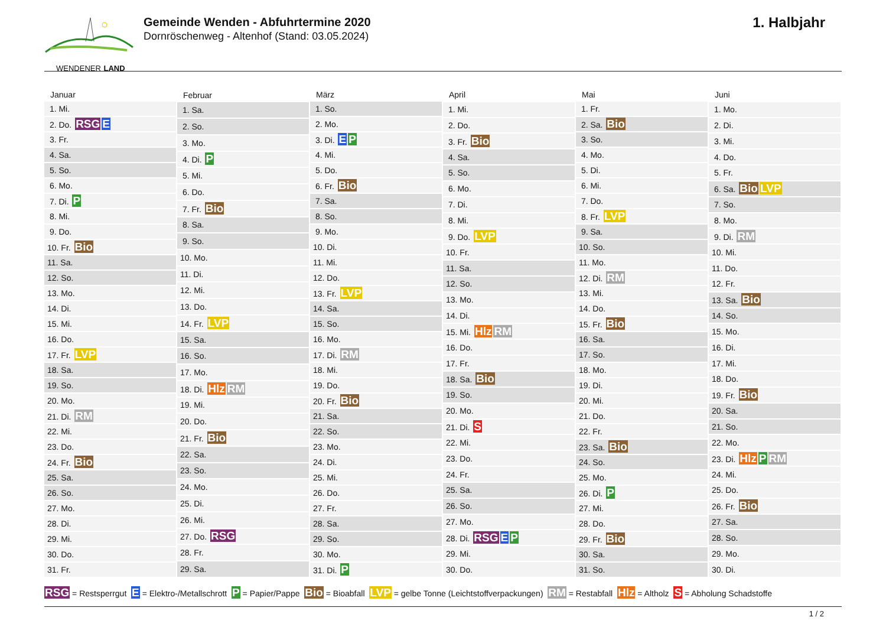WENDENER LAND
Gemeinde Wenden - Abfuhrtermine 2020
Dornröschenweg - Altenhof (Stand: 03.05.2024)
1. Halbjahr
| Januar |
| --- |
| 1. Mi. |
| 2. Do. RSG E |
| 3. Fr. |
| 4. Sa. |
| 5. So. |
| 6. Mo. |
| 7. Di. P |
| 8. Mi. |
| 9. Do. |
| 10. Fr. Bio |
| 11. Sa. |
| 12. So. |
| 13. Mo. |
| 14. Di. |
| 15. Mi. |
| 16. Do. |
| 17. Fr. LVP |
| 18. Sa. |
| 19. So. |
| 20. Mo. |
| 21. Di. RM |
| 22. Mi. |
| 23. Do. |
| 24. Fr. Bio |
| 25. Sa. |
| 26. So. |
| 27. Mo. |
| 28. Di. |
| 29. Mi. |
| 30. Do. |
| 31. Fr. |
| Februar |
| --- |
| 1. Sa. |
| 2. So. |
| 3. Mo. |
| 4. Di. P |
| 5. Mi. |
| 6. Do. |
| 7. Fr. Bio |
| 8. Sa. |
| 9. So. |
| 10. Mo. |
| 11. Di. |
| 12. Mi. |
| 13. Do. |
| 14. Fr. LVP |
| 15. Sa. |
| 16. So. |
| 17. Mo. |
| 18. Di. Hlz RM |
| 19. Mi. |
| 20. Do. |
| 21. Fr. Bio |
| 22. Sa. |
| 23. So. |
| 24. Mo. |
| 25. Di. |
| 26. Mi. |
| 27. Do. RSG |
| 28. Fr. |
| 29. Sa. |
| März |
| --- |
| 1. So. |
| 2. Mo. |
| 3. Di. E P |
| 4. Mi. |
| 5. Do. |
| 6. Fr. Bio |
| 7. Sa. |
| 8. So. |
| 9. Mo. |
| 10. Di. |
| 11. Mi. |
| 12. Do. |
| 13. Fr. LVP |
| 14. Sa. |
| 15. So. |
| 16. Mo. |
| 17. Di. RM |
| 18. Mi. |
| 19. Do. |
| 20. Fr. Bio |
| 21. Sa. |
| 22. So. |
| 23. Mo. |
| 24. Di. |
| 25. Mi. |
| 26. Do. |
| 27. Fr. |
| 28. Sa. |
| 29. So. |
| 30. Mo. |
| 31. Di. P |
| April |
| --- |
| 1. Mi. |
| 2. Do. |
| 3. Fr. Bio |
| 4. Sa. |
| 5. So. |
| 6. Mo. |
| 7. Di. |
| 8. Mi. |
| 9. Do. LVP |
| 10. Fr. |
| 11. Sa. |
| 12. So. |
| 13. Mo. |
| 14. Di. |
| 15. Mi. Hlz RM |
| 16. Do. |
| 17. Fr. |
| 18. Sa. Bio |
| 19. So. |
| 20. Mo. |
| 21. Di. S |
| 22. Mi. |
| 23. Do. |
| 24. Fr. |
| 25. Sa. |
| 26. So. |
| 27. Mo. |
| 28. Di. RSG E P |
| 29. Mi. |
| 30. Do. |
| Mai |
| --- |
| 1. Fr. |
| 2. Sa. Bio |
| 3. So. |
| 4. Mo. |
| 5. Di. |
| 6. Mi. |
| 7. Do. |
| 8. Fr. LVP |
| 9. Sa. |
| 10. So. |
| 11. Mo. |
| 12. Di. RM |
| 13. Mi. |
| 14. Do. |
| 15. Fr. Bio |
| 16. Sa. |
| 17. So. |
| 18. Mo. |
| 19. Di. |
| 20. Mi. |
| 21. Do. |
| 22. Fr. |
| 23. Sa. Bio |
| 24. So. |
| 25. Mo. |
| 26. Di. P |
| 27. Mi. |
| 28. Do. |
| 29. Fr. Bio |
| 30. Sa. |
| 31. So. |
| Juni |
| --- |
| 1. Mo. |
| 2. Di. |
| 3. Mi. |
| 4. Do. |
| 5. Fr. |
| 6. Sa. Bio LVP |
| 7. So. |
| 8. Mo. |
| 9. Di. RM |
| 10. Mi. |
| 11. Do. |
| 12. Fr. |
| 13. Sa. Bio |
| 14. So. |
| 15. Mo. |
| 16. Di. |
| 17. Mi. |
| 18. Do. |
| 19. Fr. Bio |
| 20. Sa. |
| 21. So. |
| 22. Mo. |
| 23. Di. Hlz P RM |
| 24. Mi. |
| 25. Do. |
| 26. Fr. Bio |
| 27. Sa. |
| 28. So. |
| 29. Mo. |
| 30. Di. |
RSG = Restsperrgut E = Elektro-/Metallschrott P = Papier/Pappe Bio = Bioabfall LVP = gelbe Tonne (Leichtstoffverpackungen) RM = Restabfall Hlz = Altholz S = Abholung Schadstoffe
1 / 2